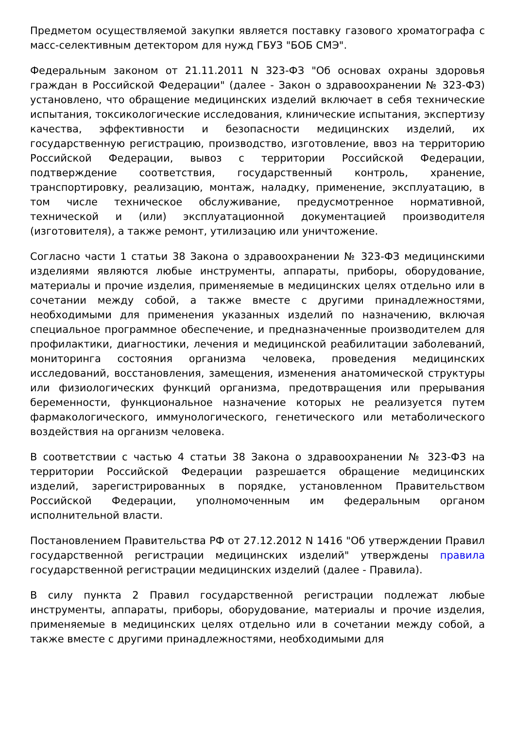Предметом осуществляемой закупки является поставку газового хроматографа с масс-селективным детектором для нужд ГБУЗ "БОБ СМЭ".
Федеральным законом от 21.11.2011 N 323-ФЗ "Об основах охраны здоровья граждан в Российской Федерации" (далее - Закон о здравоохранении № 323-ФЗ) установлено, что обращение медицинских изделий включает в себя технические испытания, токсикологические исследования, клинические испытания, экспертизу качества, эффективности и безопасности медицинских изделий, их государственную регистрацию, производство, изготовление, ввоз на территорию Российской Федерации, вывоз с территории Российской Федерации, подтверждение соответствия, государственный контроль, хранение, транспортировку, реализацию, монтаж, наладку, применение, эксплуатацию, в том числе техническое обслуживание, предусмотренное нормативной, технической и (или) эксплуатационной документацией производителя (изготовителя), а также ремонт, утилизацию или уничтожение.
Согласно части 1 статьи 38 Закона о здравоохранении № 323-ФЗ медицинскими изделиями являются любые инструменты, аппараты, приборы, оборудование, материалы и прочие изделия, применяемые в медицинских целях отдельно или в сочетании между собой, а также вместе с другими принадлежностями, необходимыми для применения указанных изделий по назначению, включая специальное программное обеспечение, и предназначенные производителем для профилактики, диагностики, лечения и медицинской реабилитации заболеваний, мониторинга состояния организма человека, проведения медицинских исследований, восстановления, замещения, изменения анатомической структуры или физиологических функций организма, предотвращения или прерывания беременности, функциональное назначение которых не реализуется путем фармакологического, иммунологического, генетического или метаболического воздействия на организм человека.
В соответствии с частью 4 статьи 38 Закона о здравоохранении № 323-ФЗ на территории Российской Федерации разрешается обращение медицинских изделий, зарегистрированных в порядке, установленном Правительством Российской Федерации, уполномоченным им федеральным органом исполнительной власти.
Постановлением Правительства РФ от 27.12.2012 N 1416 "Об утверждении Правил государственной регистрации медицинских изделий" утверждены правила государственной регистрации медицинских изделий (далее - Правила).
В силу пункта 2 Правил государственной регистрации подлежат любые инструменты, аппараты, приборы, оборудование, материалы и прочие изделия, применяемые в медицинских целях отдельно или в сочетании между собой, а также вместе с другими принадлежностями, необходимыми для